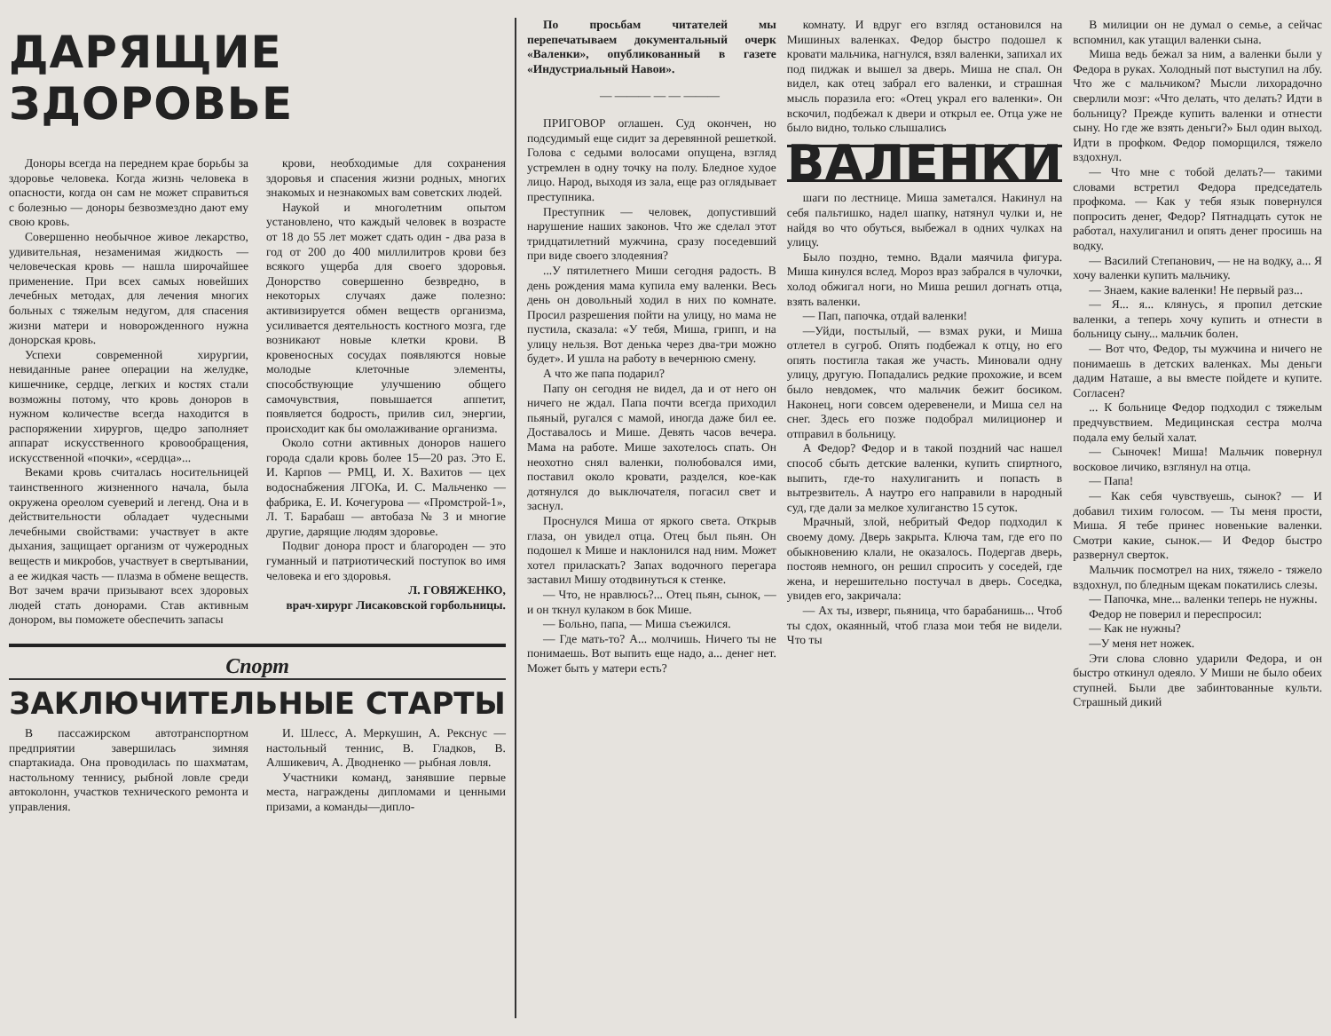ДАРЯЩИЕ ЗДОРОВЬЕ
Доноры всегда на переднем крае борьбы за здоровье человека. Когда жизнь человека в опасности, когда он сам не может справиться с болезнью — доноры безвозмездно дают ему свою кровь.
Совершенно необычное живое лекарство, удивительная, незаменимая жидкость — человеческая кровь — нашла широчайшее применение. При всех самых новейших лечебных методах, для лечения многих больных с тяжелым недугом, для спасения жизни матери и новорожденного нужна донорская кровь.
Успехи современной хирургии, невиданные ранее операции на желудке, кишечнике, сердце, легких и костях стали возможны потому, что кровь доноров в нужном количестве всегда находится в распоряжении хирургов, щедро заполняет аппарат искусственного кровообращения, искусственной «почки», «сердца»...
Веками кровь считалась носительницей таинственного жизненного начала, была окружена ореолом суеверий и легенд. Она и в действительности обладает чудесными лечебными свойствами: участвует в акте дыхания, защищает организм от чужеродных веществ и микробов, участвует в свертывании, а ее жидкая часть — плазма в обмене веществ. Вот зачем врачи призывают всех здоровых людей стать донорами. Став активным донором, вы поможете обеспечить запасы
крови, необходимые для сохранения здоровья и спасения жизни родных, многих знакомых и незнакомых вам советских людей.
Наукой и многолетним опытом установлено, что каждый человек в возрасте от 18 до 55 лет может сдать один - два раза в год от 200 до 400 миллилитров крови без всякого ущерба для своего здоровья. Донорство совершенно безвредно, в некоторых случаях даже полезно: активизируется обмен веществ организма, усиливается деятельность костного мозга, где возникают новые клетки крови. В кровеносных сосудах появляются новые молодые клеточные элементы, способствующие улучшению общего самочувствия, повышается аппетит, появляется бодрость, прилив сил, энергии, происходит как бы омолаживание организма.
Около сотни активных доноров нашего города сдали кровь более 15—20 раз. Это Е. И. Карпов — РМЦ, И. Х. Вахитов — цех водоснабжения ЛГОКа, И. С. Мальченко — фабрика, Е. И. Кочегурова — «Промстрой-1», Л. Т. Барабаш — автобаза № 3 и многие другие, дарящие людям здоровье.
Подвиг донора прост и благороден — это гуманный и патриотический поступок во имя человека и его здоровья.
Л. ГОВЯЖЕНКО,
врач-хирург Лисаковской горбольницы.
Спорт
ЗАКЛЮЧИТЕЛЬНЫЕ СТАРТЫ
В пассажирском автотранспортном предприятии завершилась зимняя спартакиада. Она проводилась по шахматам, настольному теннису, рыбной ловле среди автоколонн, участков технического ремонта и управления.
И. Шлесс, А. Меркушин, А. Рекснус — настольный теннис, В. Гладков, В. Алшикевич, А. Дводненко — рыбная ловля.
Участники команд, занявшие первые места, награждены дипломами и ценными призами, а команды—дипло-
По просьбам читателей мы перепечатываем документальный очерк «Валенки», опубликованный в газете «Индустриальный Навои».
— ——— — — ———
ПРИГОВОР оглашен. Суд окончен, но подсудимый еще сидит за деревянной решеткой. Голова с седыми волосами опущена, взгляд устремлен в одну точку на полу. Бледное худое лицо. Народ, выходя из зала, еще раз оглядывает преступника.
Преступник — человек, допустивший нарушение наших законов. Что же сделал этот тридцатилетний мужчина, сразу поседевший при виде своего злодеяния?
...У пятилетнего Миши сегодня радость. В день рождения мама купила ему валенки. Весь день он довольный ходил в них по комнате. Просил разрешения пойти на улицу, но мама не пустила, сказала: «У тебя, Миша, грипп, и на улицу нельзя. Вот денька через два-три можно будет». И ушла на работу в вечернюю смену.
А что же папа подарил?
Папу он сегодня не видел, да и от него он ничего не ждал. Папа почти всегда приходил пьяный, ругался с мамой, иногда даже бил ее. Доставалось и Мише. Девять часов вечера. Мама на работе. Мише захотелось спать. Он неохотно снял валенки, полюбовался ими, поставил около кровати, разделся, кое-как дотянулся до выключателя, погасил свет и заснул.
Проснулся Миша от яркого света. Открыв глаза, он увидел отца. Отец был пьян. Он подошел к Мише и наклонился над ним. Может хотел приласкать? Запах водочного перегара заставил Мишу отодвинуться к стенке.
— Что, не нравлюсь?... Отец пьян, сынок, — и он ткнул кулаком в бок Мише.
— Больно, папа, — Миша съежился.
— Где мать-то? А... молчишь. Ничего ты не понимаешь. Вот выпить еще надо, а... денег нет. Может быть у матери есть?
комнату. И вдруг его взгляд остановился на Мишиных валенках. Федор быстро подошел к кровати мальчика, нагнулся, взял валенки, запихал их под пиджак и вышел за дверь. Миша не спал. Он видел, как отец забрал его валенки, и страшная мысль поразила его: «Отец украл его валенки». Он вскочил, подбежал к двери и открыл ее. Отца уже не было видно, только слышались
ВАЛЕНКИ
шаги по лестнице. Миша заметался. Накинул на себя пальтишко, надел шапку, натянул чулки и, не найдя во что обуться, выбежал в одних чулках на улицу.
Было поздно, темно. Вдали маячила фигура. Миша кинулся вслед. Мороз враз забрался в чулочки, холод обжигал ноги, но Миша решил догнать отца, взять валенки.
— Пап, папочка, отдай валенки!
—Уйди, постылый, — взмах руки, и Миша отлетел в сугроб. Опять подбежал к отцу, но его опять постигла такая же участь. Миновали одну улицу, другую. Попадались редкие прохожие, и всем было невдомек, что мальчик бежит босиком. Наконец, ноги совсем одеревенели, и Миша сел на снег. Здесь его позже подобрал милиционер и отправил в больницу.
А Федор? Федор и в такой поздний час нашел способ сбыть детские валенки, купить спиртного, выпить, где-то нахулиганить и попасть в вытрезвитель. А наутро его направили в народный суд, где дали за мелкое хулиганство 15 суток.
Мрачный, злой, небритый Федор подходил к своему дому. Дверь закрыта. Ключа там, где его по обыкновению клали, не оказалось. Подергав дверь, постояв немного, он решил спросить у соседей, где жена, и нерешительно постучал в дверь. Соседка, увидев его, закричала:
— Ах ты, изверг, пьяница, что барабанишь... Чтоб ты сдох, окаянный, чтоб глаза мои тебя не видели. Что ты
В милиции он не думал о семье, а сейчас вспомнил, как утащил валенки сына.
Миша ведь бежал за ним, а валенки были у Федора в руках. Холодный пот выступил на лбу. Что же с мальчиком? Мысли лихорадочно сверлили мозг: «Что делать, что делать? Идти в больницу? Прежде купить валенки и отнести сыну. Но где же взять деньги?» Был один выход. Идти в профком. Федор поморщился, тяжело вздохнул.
— Что мне с тобой делать?— такими словами встретил Федора председатель профкома. — Как у тебя язык повернулся попросить денег, Федор? Пятнадцать суток не работал, нахулиганил и опять денег просишь на водку.
— Василий Степанович, — не на водку, а... Я хочу валенки купить мальчику.
— Знаем, какие валенки! Не первый раз...
— Я... я... клянусь, я пропил детские валенки, а теперь хочу купить и отнести в больницу сыну... мальчик болен.
— Вот что, Федор, ты мужчина и ничего не понимаешь в детских валенках. Мы деньги дадим Наташе, а вы вместе пойдете и купите. Согласен?
... К больнице Федор подходил с тяжелым предчувствием. Медицинская сестра молча подала ему белый халат.
— Сыночек! Миша! Мальчик повернул восковое личико, взглянул на отца.
— Папа!
— Как себя чувствуешь, сынок? — И добавил тихим голосом. — Ты меня прости, Миша. Я тебе принес новенькие валенки. Смотри какие, сынок.— И Федор быстро развернул сверток.
Мальчик посмотрел на них, тяжело - тяжело вздохнул, по бледным щекам покатились слезы.
— Папочка, мне... валенки теперь не нужны.
Федор не поверил и переспросил:
— Как не нужны?
—У меня нет ножек.
Эти слова словно ударили Федора, и он быстро откинул одеяло. У Миши не было обеих ступней. Были две забинтованные культи. Страшный дикий